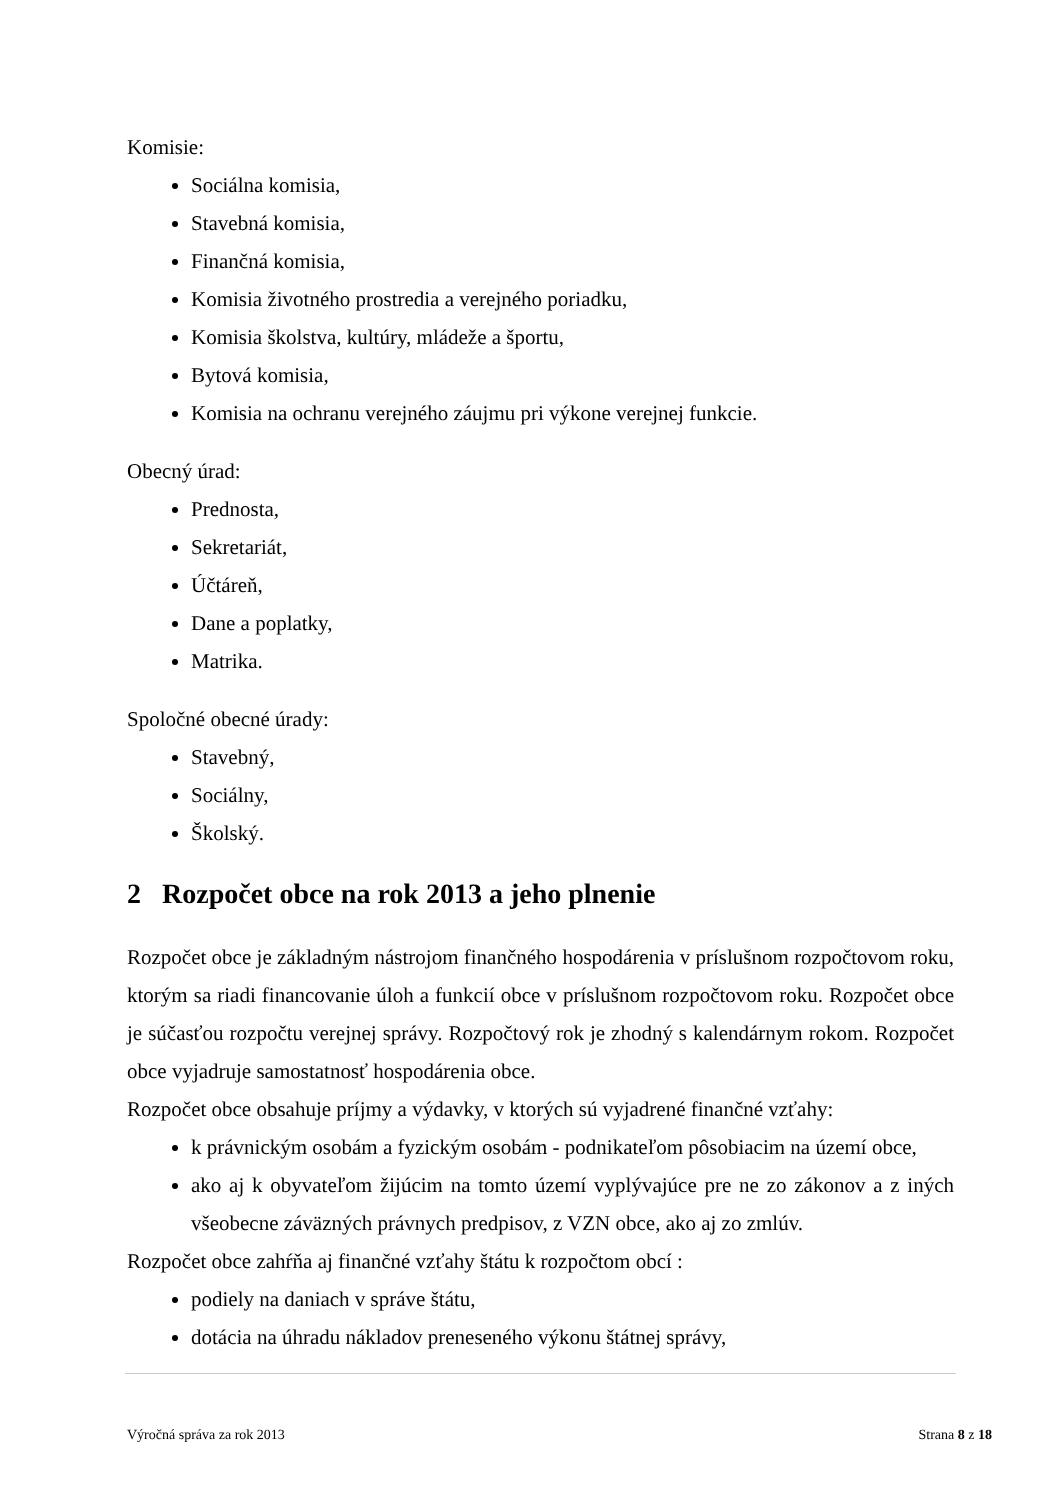Komisie:
Sociálna komisia,
Stavebná komisia,
Finančná komisia,
Komisia životného prostredia a verejného poriadku,
Komisia školstva, kultúry, mládeže a športu,
Bytová komisia,
Komisia na ochranu verejného záujmu pri výkone verejnej funkcie.
Obecný úrad:
Prednosta,
Sekretariát,
Účtáreň,
Dane a poplatky,
Matrika.
Spoločné obecné úrady:
Stavebný,
Sociálny,
Školský.
2 Rozpočet obce na rok 2013 a jeho plnenie
Rozpočet obce je základným nástrojom finančného hospodárenia v príslušnom rozpočtovom roku, ktorým sa riadi financovanie úloh a funkcií obce v príslušnom rozpočtovom roku. Rozpočet obce je súčasťou rozpočtu verejnej správy. Rozpočtový rok je zhodný s kalendárnym rokom. Rozpočet obce vyjadruje samostatnosť hospodárenia obce.
Rozpočet obce obsahuje príjmy a výdavky, v ktorých sú vyjadrené finančné vzťahy:
k právnickým osobám a fyzickým osobám - podnikateľom pôsobiacim na území obce,
ako aj k obyvateľom žijúcim na tomto území vyplývajúce pre ne zo zákonov a z iných všeobecne záväzných právnych predpisov, z VZN obce, ako aj zo zmlúv.
Rozpočet obce zahŕňa aj finančné vzťahy štátu k rozpočtom obcí :
podiely na daniach v správe štátu,
dotácia na úhradu nákladov preneseného výkonu štátnej správy,
Výročná správa za rok 2013 Strana 8 z 18